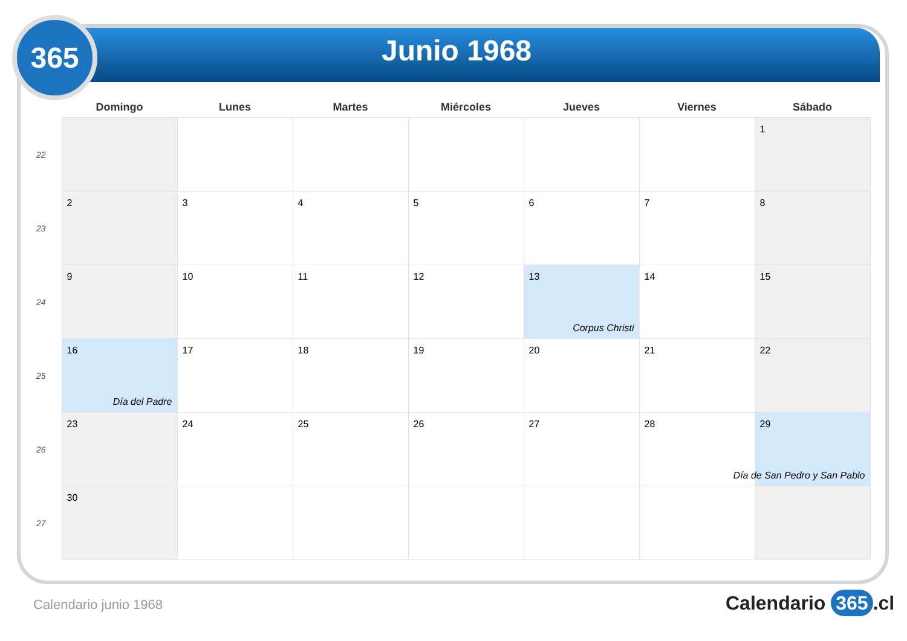365
Junio 1968
| | Domingo | Lunes | Martes | Miércoles | Jueves | Viernes | Sábado |
| --- | --- | --- | --- | --- | --- | --- | --- |
| 22 | | | | | | | 1 |
| 23 | 2 | 3 | 4 | 5 | 6 | 7 | 8 |
| 24 | 9 | 10 | 11 | 12 | 13 Corpus Christi | 14 | 15 |
| 25 | 16 Día del Padre | 17 | 18 | 19 | 20 | 21 | 22 |
| 26 | 23 | 24 | 25 | 26 | 27 | 28 | 29 Día de San Pedro y San Pablo |
| 27 | 30 | | | | | | |
Calendario junio 1968 Calendario 365.cl